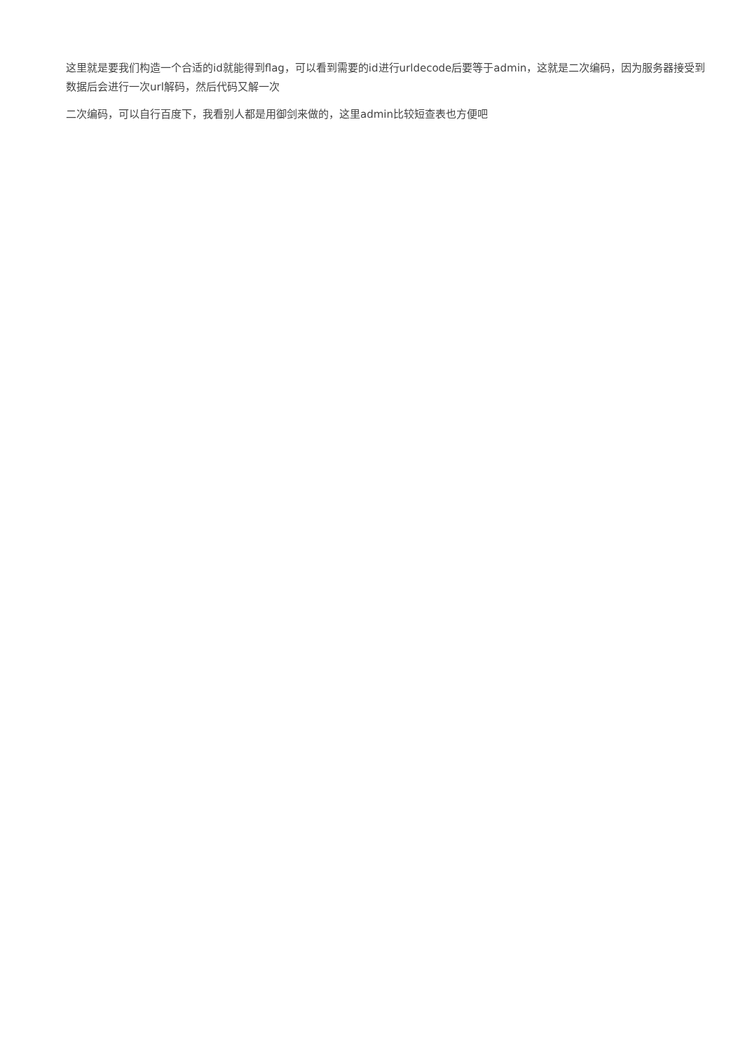这里就是要我们构造一个合适的id就能得到flag，可以看到需要的id进行urldecode后要等于admin，这就是二次编码，因为服务器接受到数据后会进行一次url解码，然后代码又解一次
二次编码，可以自行百度下，我看别人都是用御剑来做的，这里admin比较短查表也方便吧